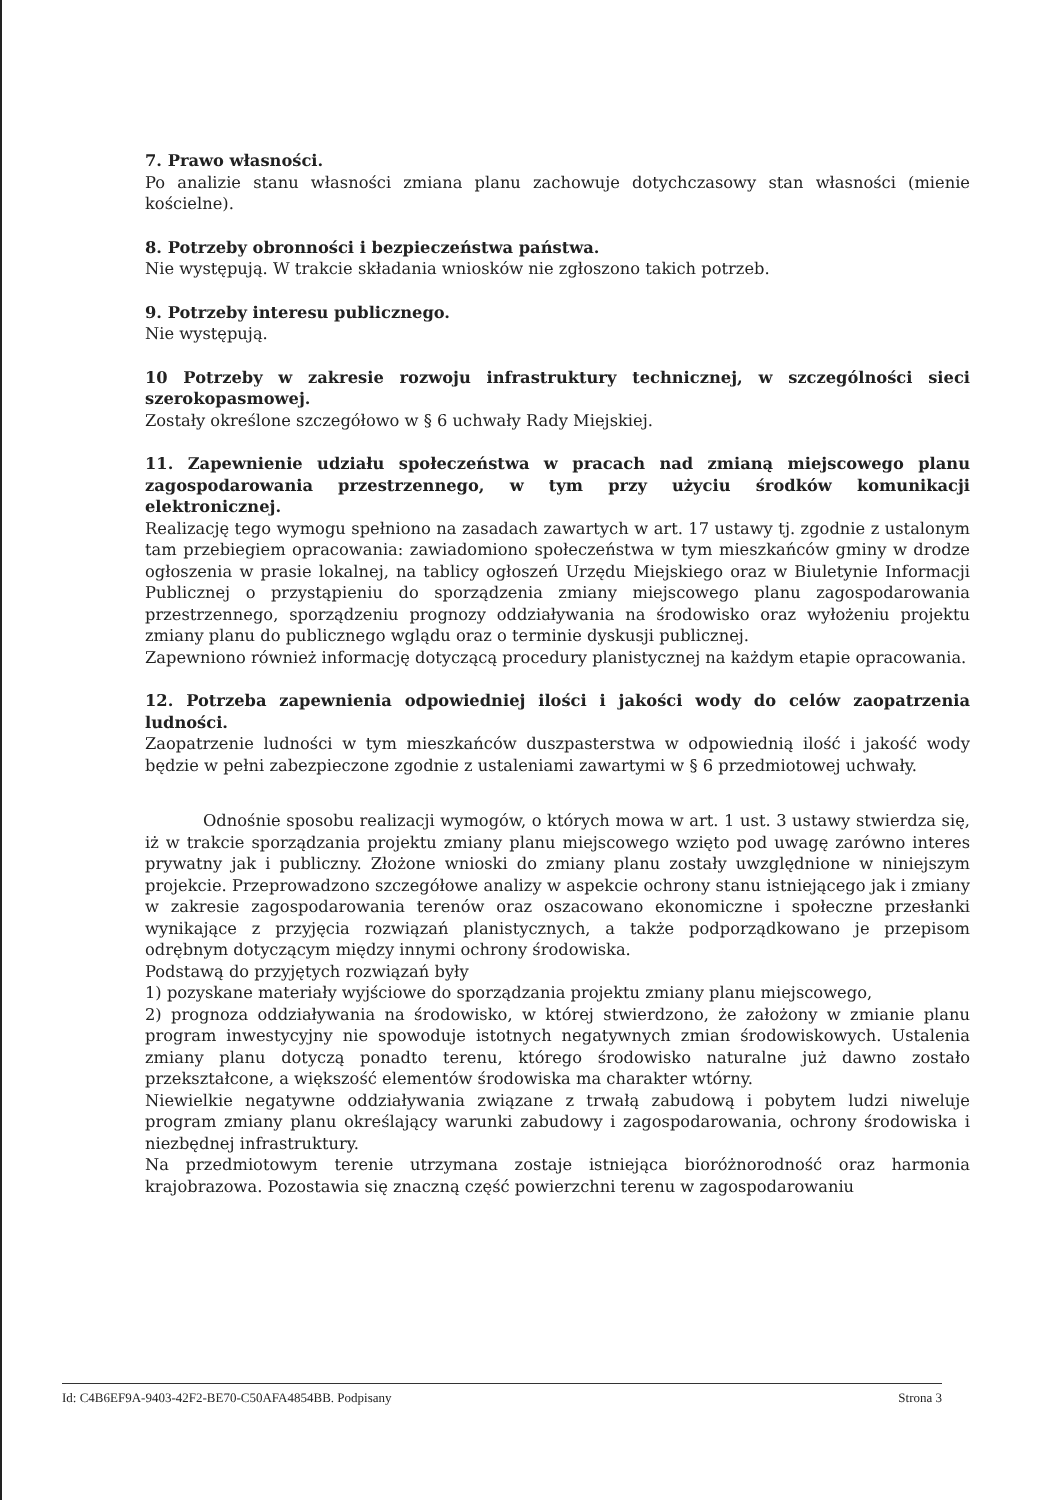7. Prawo własności.
Po analizie stanu własności zmiana planu zachowuje dotychczasowy stan własności (mienie kościelne).
8. Potrzeby obronności i bezpieczeństwa państwa.
Nie występują. W trakcie składania wniosków nie zgłoszono takich potrzeb.
9. Potrzeby interesu publicznego.
Nie występują.
10 Potrzeby w zakresie rozwoju infrastruktury technicznej, w szczególności sieci szerokopasmowej.
Zostały określone szczegółowo w § 6 uchwały Rady Miejskiej.
11. Zapewnienie udziału społeczeństwa w pracach nad zmianą miejscowego planu zagospodarowania przestrzennego, w tym przy użyciu środków komunikacji elektronicznej.
Realizację tego wymogu spełniono na zasadach zawartych w art. 17 ustawy tj. zgodnie z ustalonym tam przebiegiem opracowania: zawiadomiono społeczeństwa w tym mieszkańców gminy w drodze ogłoszenia w prasie lokalnej, na tablicy ogłoszeń Urzędu Miejskiego oraz w Biuletynie Informacji Publicznej o przystąpieniu do sporządzenia zmiany miejscowego planu zagospodarowania przestrzennego, sporządzeniu prognozy oddziaływania na środowisko oraz wyłożeniu projektu zmiany planu do publicznego wglądu oraz o terminie dyskusji publicznej.
Zapewniono również informację dotyczącą procedury planistycznej na każdym etapie opracowania.
12. Potrzeba zapewnienia odpowiedniej ilości i jakości wody do celów zaopatrzenia ludności.
Zaopatrzenie ludności w tym mieszkańców duszpasterstwa w odpowiednią ilość i jakość wody będzie w pełni zabezpieczone zgodnie z ustaleniami zawartymi w § 6 przedmiotowej uchwały.
Odnośnie sposobu realizacji wymogów, o których mowa w art. 1 ust. 3 ustawy stwierdza się, iż w trakcie sporządzania projektu zmiany planu miejscowego wzięto pod uwagę zarówno interes prywatny jak i publiczny. Złożone wnioski do zmiany planu zostały uwzględnione w niniejszym projekcie. Przeprowadzono szczegółowe analizy w aspekcie ochrony stanu istniejącego jak i zmiany w zakresie zagospodarowania terenów oraz oszacowano ekonomiczne i społeczne przesłanki wynikające z przyjęcia rozwiązań planistycznych, a także podporządkowano je przepisom odrębnym dotyczącym między innymi ochrony środowiska.
Podstawą do przyjętych rozwiązań były
1) pozyskane materiały wyjściowe do sporządzania projektu zmiany planu miejscowego,
2) prognoza oddziaływania na środowisko, w której stwierdzono, że założony w zmianie planu program inwestycyjny nie spowoduje istotnych negatywnych zmian środowiskowych. Ustalenia zmiany planu dotyczą ponadto terenu, którego środowisko naturalne już dawno zostało przekształcone, a większość elementów środowiska ma charakter wtórny.
Niewielkie negatywne oddziaływania związane z trwałą zabudową i pobytem ludzi niweluje program zmiany planu określający warunki zabudowy i zagospodarowania, ochrony środowiska i niezbędnej infrastruktury.
Na przedmiotowym terenie utrzymana zostaje istniejąca bioróżnorodność oraz harmonia krajobrazowa. Pozostawia się znaczną część powierzchni terenu w zagospodarowaniu
Id: C4B6EF9A-9403-42F2-BE70-C50AFA4854BB. Podpisany Strona 3